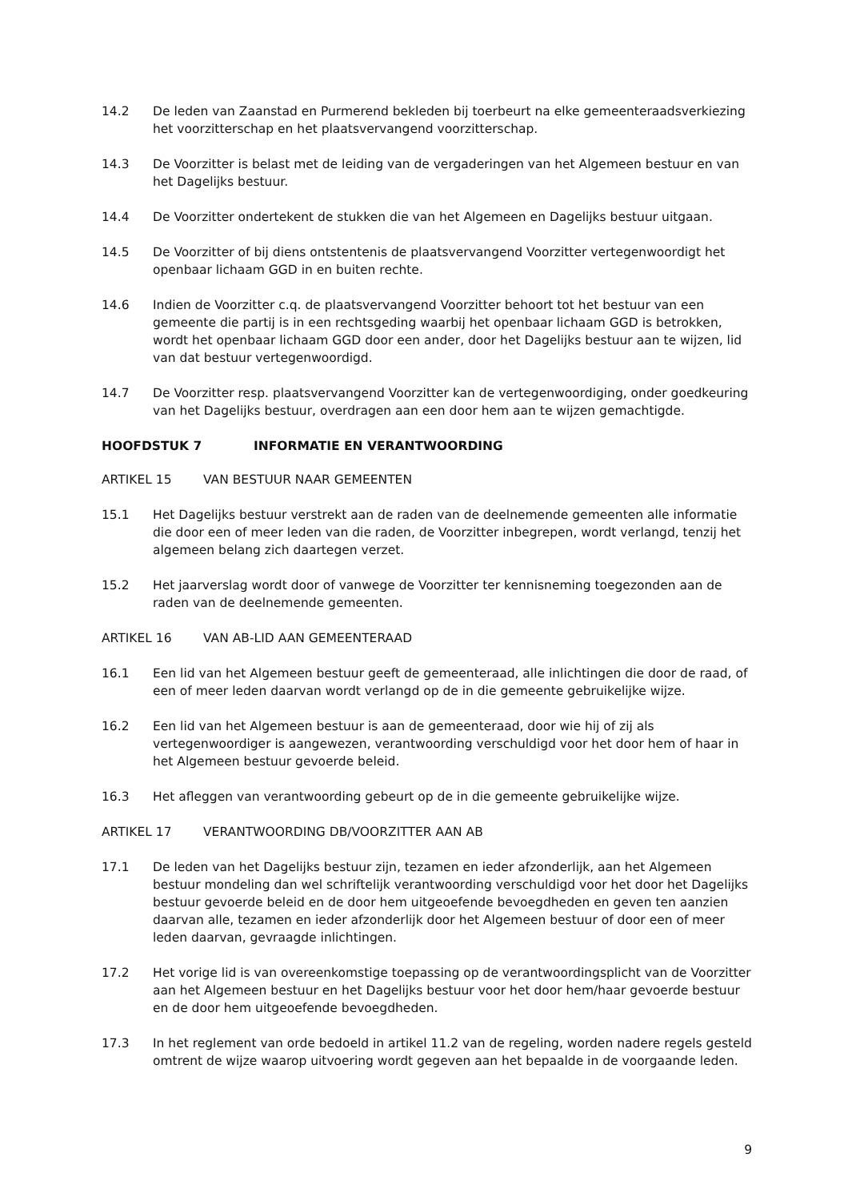14.2 De leden van Zaanstad en Purmerend bekleden bij toerbeurt na elke gemeenteraadsverkiezing het voorzitterschap en het plaatsvervangend voorzitterschap.
14.3 De Voorzitter is belast met de leiding van de vergaderingen van het Algemeen bestuur en van het Dagelijks bestuur.
14.4 De Voorzitter ondertekent de stukken die van het Algemeen en Dagelijks bestuur uitgaan.
14.5 De Voorzitter of bij diens ontstentenis de plaatsvervangend Voorzitter vertegenwoordigt het openbaar lichaam GGD in en buiten rechte.
14.6 Indien de Voorzitter c.q. de plaatsvervangend Voorzitter behoort tot het bestuur van een gemeente die partij is in een rechtsgeding waarbij het openbaar lichaam GGD is betrokken, wordt het openbaar lichaam GGD door een ander, door het Dagelijks bestuur aan te wijzen, lid van dat bestuur vertegenwoordigd.
14.7 De Voorzitter resp. plaatsvervangend Voorzitter kan de vertegenwoordiging, onder goedkeuring van het Dagelijks bestuur, overdragen aan een door hem aan te wijzen gemachtigde.
HOOFDSTUK 7 INFORMATIE EN VERANTWOORDING
ARTIKEL 15 VAN BESTUUR NAAR GEMEENTEN
15.1 Het Dagelijks bestuur verstrekt aan de raden van de deelnemende gemeenten alle informatie die door een of meer leden van die raden, de Voorzitter inbegrepen, wordt verlangd, tenzij het algemeen belang zich daartegen verzet.
15.2 Het jaarverslag wordt door of vanwege de Voorzitter ter kennisneming toegezonden aan de raden van de deelnemende gemeenten.
ARTIKEL 16 VAN AB-LID AAN GEMEENTERAAD
16.1 Een lid van het Algemeen bestuur geeft de gemeenteraad, alle inlichtingen die door de raad, of een of meer leden daarvan wordt verlangd op de in die gemeente gebruikelijke wijze.
16.2 Een lid van het Algemeen bestuur is aan de gemeenteraad, door wie hij of zij als vertegenwoordiger is aangewezen, verantwoording verschuldigd voor het door hem of haar in het Algemeen bestuur gevoerde beleid.
16.3 Het afleggen van verantwoording gebeurt op de in die gemeente gebruikelijke wijze.
ARTIKEL 17 VERANTWOORDING DB/VOORZITTER AAN AB
17.1 De leden van het Dagelijks bestuur zijn, tezamen en ieder afzonderlijk, aan het Algemeen bestuur mondeling dan wel schriftelijk verantwoording verschuldigd voor het door het Dagelijks bestuur gevoerde beleid en de door hem uitgeoefende bevoegdheden en geven ten aanzien daarvan alle, tezamen en ieder afzonderlijk door het Algemeen bestuur of door een of meer leden daarvan, gevraagde inlichtingen.
17.2 Het vorige lid is van overeenkomstige toepassing op de verantwoordingsplicht van de Voorzitter aan het Algemeen bestuur en het Dagelijks bestuur voor het door hem/haar gevoerde bestuur en de door hem uitgeoefende bevoegdheden.
17.3 In het reglement van orde bedoeld in artikel 11.2 van de regeling, worden nadere regels gesteld omtrent de wijze waarop uitvoering wordt gegeven aan het bepaalde in de voorgaande leden.
9